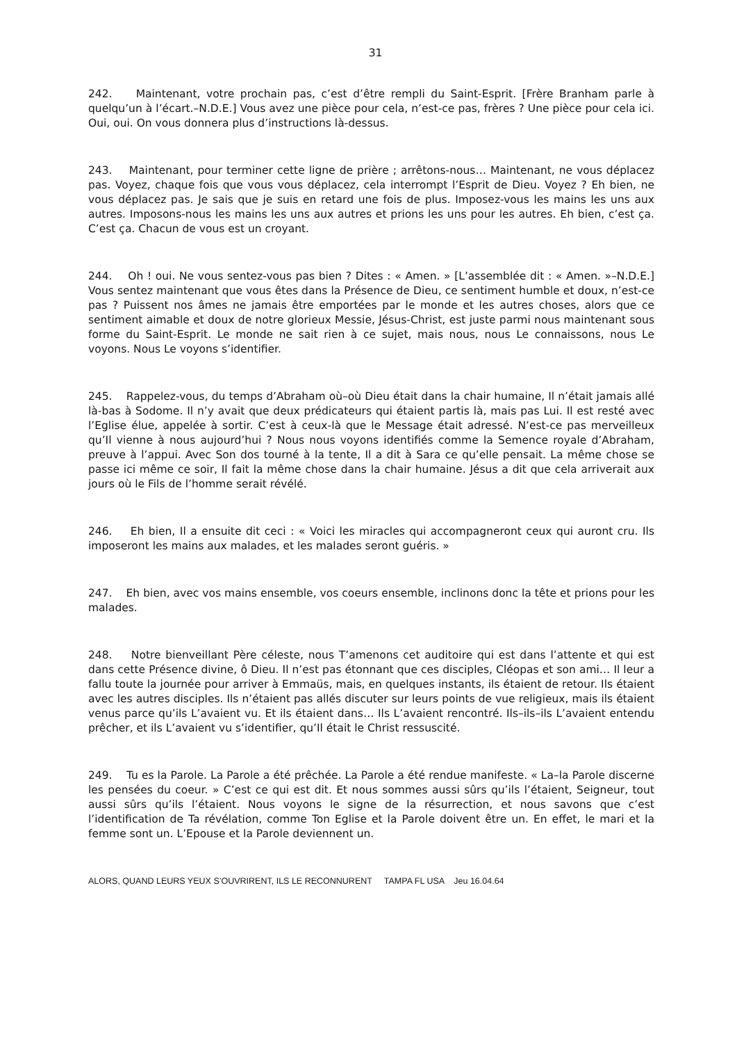31
242. Maintenant, votre prochain pas, c’est d’être rempli du Saint-Esprit. [Frère Branham parle à quelqu’un à l’écart.–N.D.E.] Vous avez une pièce pour cela, n’est-ce pas, frères ? Une pièce pour cela ici. Oui, oui. On vous donnera plus d’instructions là-dessus.
243. Maintenant, pour terminer cette ligne de prière ; arrêtons-nous… Maintenant, ne vous déplacez pas. Voyez, chaque fois que vous vous déplacez, cela interrompt l’Esprit de Dieu. Voyez ? Eh bien, ne vous déplacez pas. Je sais que je suis en retard une fois de plus. Imposez-vous les mains les uns aux autres. Imposons-nous les mains les uns aux autres et prions les uns pour les autres. Eh bien, c’est ça. C’est ça. Chacun de vous est un croyant.
244. Oh ! oui. Ne vous sentez-vous pas bien ? Dites : « Amen. » [L’assemblée dit : « Amen. »–N.D.E.] Vous sentez maintenant que vous êtes dans la Présence de Dieu, ce sentiment humble et doux, n’est-ce pas ? Puissent nos âmes ne jamais être emportées par le monde et les autres choses, alors que ce sentiment aimable et doux de notre glorieux Messie, Jésus-Christ, est juste parmi nous maintenant sous forme du Saint-Esprit. Le monde ne sait rien à ce sujet, mais nous, nous Le connaissons, nous Le voyons. Nous Le voyons s’identifier.
245. Rappelez-vous, du temps d’Abraham où–où Dieu était dans la chair humaine, Il n’était jamais allé là-bas à Sodome. Il n’y avait que deux prédicateurs qui étaient partis là, mais pas Lui. Il est resté avec l’Eglise élue, appelée à sortir. C’est à ceux-là que le Message était adressé. N’est-ce pas merveilleux qu’Il vienne à nous aujourd’hui ? Nous nous voyons identifiés comme la Semence royale d’Abraham, preuve à l’appui. Avec Son dos tourné à la tente, Il a dit à Sara ce qu’elle pensait. La même chose se passe ici même ce soir, Il fait la même chose dans la chair humaine. Jésus a dit que cela arriverait aux jours où le Fils de l’homme serait révélé.
246. Eh bien, Il a ensuite dit ceci : « Voici les miracles qui accompagneront ceux qui auront cru. Ils imposeront les mains aux malades, et les malades seront guéris. »
247. Eh bien, avec vos mains ensemble, vos coeurs ensemble, inclinons donc la tête et prions pour les malades.
248. Notre bienveillant Père céleste, nous T’amenons cet auditoire qui est dans l’attente et qui est dans cette Présence divine, ô Dieu. Il n’est pas étonnant que ces disciples, Cléopas et son ami… Il leur a fallu toute la journée pour arriver à Emmaüs, mais, en quelques instants, ils étaient de retour. Ils étaient avec les autres disciples. Ils n’étaient pas allés discuter sur leurs points de vue religieux, mais ils étaient venus parce qu’ils L’avaient vu. Et ils étaient dans… Ils L’avaient rencontré. Ils–ils–ils L’avaient entendu prêcher, et ils L’avaient vu s’identifier, qu’Il était le Christ ressuscité.
249. Tu es la Parole. La Parole a été prêchée. La Parole a été rendue manifeste. « La–la Parole discerne les pensées du coeur. » C’est ce qui est dit. Et nous sommes aussi sûrs qu’ils l’étaient, Seigneur, tout aussi sûrs qu’ils l’étaient. Nous voyons le signe de la résurrection, et nous savons que c’est l’identification de Ta révélation, comme Ton Eglise et la Parole doivent être un. En effet, le mari et la femme sont un. L’Epouse et la Parole deviennent un.
ALORS, QUAND LEURS YEUX S’OUVRIRENT, ILS LE RECONNURENT TAMPA FL USA Jeu 16.04.64